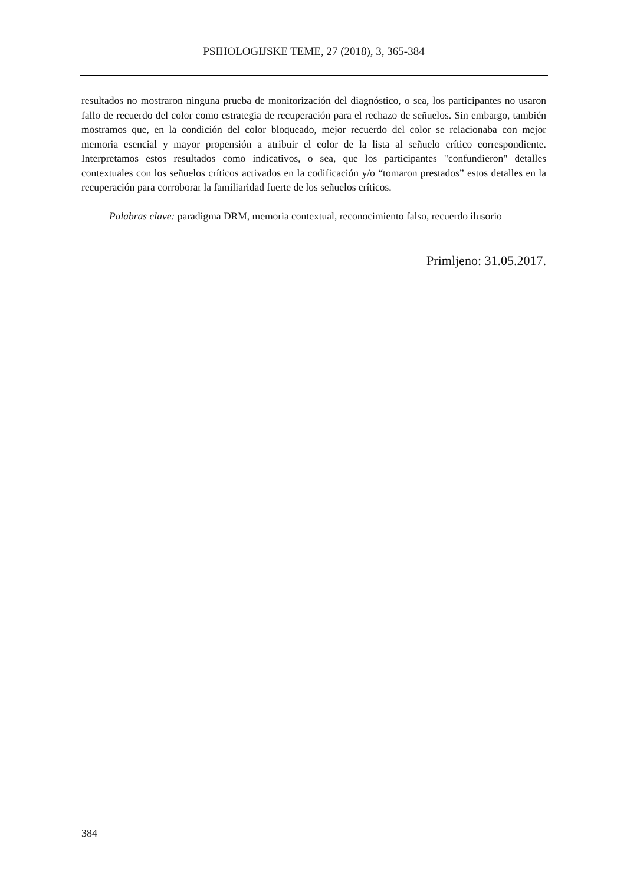PSIHOLOGIJSKE TEME, 27 (2018), 3, 365-384
resultados no mostraron ninguna prueba de monitorización del diagnóstico, o sea, los participantes no usaron fallo de recuerdo del color como estrategia de recuperación para el rechazo de señuelos. Sin embargo, también mostramos que, en la condición del color bloqueado, mejor recuerdo del color se relacionaba con mejor memoria esencial y mayor propensión a atribuir el color de la lista al señuelo crítico correspondiente. Interpretamos estos resultados como indicativos, o sea, que los participantes "confundieron" detalles contextuales con los señuelos críticos activados en la codificación y/o “tomaron prestados” estos detalles en la recuperación para corroborar la familiaridad fuerte de los señuelos críticos.
Palabras clave: paradigma DRM, memoria contextual, reconocimiento falso, recuerdo ilusorio
Primljeno: 31.05.2017.
384